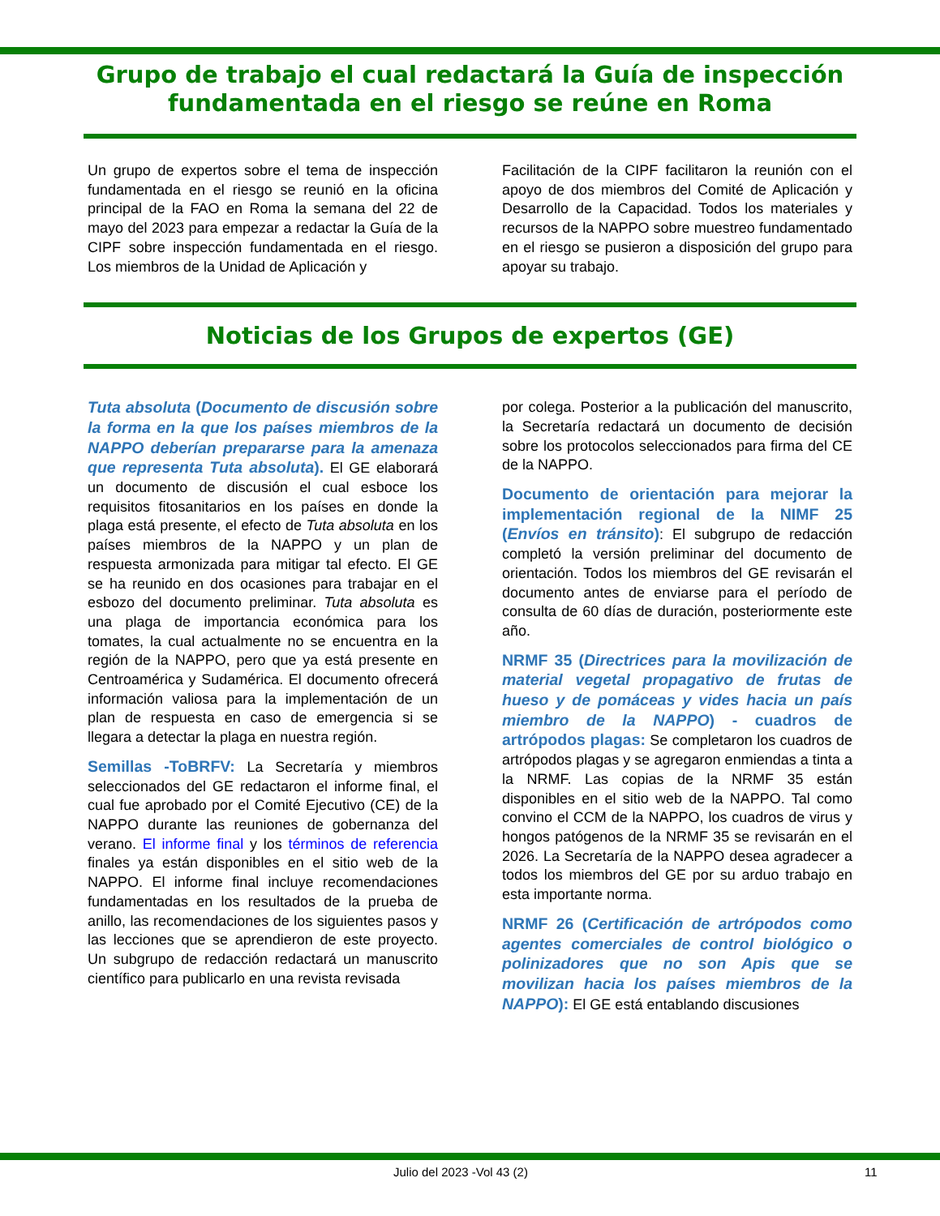Grupo de trabajo el cual redactará la Guía de inspección fundamentada en el riesgo se reúne en Roma
Un grupo de expertos sobre el tema de inspección fundamentada en el riesgo se reunió en la oficina principal de la FAO en Roma la semana del 22 de mayo del 2023 para empezar a redactar la Guía de la CIPF sobre inspección fundamentada en el riesgo. Los miembros de la Unidad de Aplicación y
Facilitación de la CIPF facilitaron la reunión con el apoyo de dos miembros del Comité de Aplicación y Desarrollo de la Capacidad. Todos los materiales y recursos de la NAPPO sobre muestreo fundamentado en el riesgo se pusieron a disposición del grupo para apoyar su trabajo.
Noticias de los Grupos de expertos (GE)
Tuta absoluta (Documento de discusión sobre la forma en la que los países miembros de la NAPPO deberían prepararse para la amenaza que representa Tuta absoluta). El GE elaborará un documento de discusión el cual esboce los requisitos fitosanitarios en los países en donde la plaga está presente, el efecto de Tuta absoluta en los países miembros de la NAPPO y un plan de respuesta armonizada para mitigar tal efecto. El GE se ha reunido en dos ocasiones para trabajar en el esbozo del documento preliminar. Tuta absoluta es una plaga de importancia económica para los tomates, la cual actualmente no se encuentra en la región de la NAPPO, pero que ya está presente en Centroamérica y Sudamérica. El documento ofrecerá información valiosa para la implementación de un plan de respuesta en caso de emergencia si se llegara a detectar la plaga en nuestra región.
Semillas -ToBRFV: La Secretaría y miembros seleccionados del GE redactaron el informe final, el cual fue aprobado por el Comité Ejecutivo (CE) de la NAPPO durante las reuniones de gobernanza del verano. El informe final y los términos de referencia finales ya están disponibles en el sitio web de la NAPPO. El informe final incluye recomendaciones fundamentadas en los resultados de la prueba de anillo, las recomendaciones de los siguientes pasos y las lecciones que se aprendieron de este proyecto. Un subgrupo de redacción redactará un manuscrito científico para publicarlo en una revista revisada
por colega. Posterior a la publicación del manuscrito, la Secretaría redactará un documento de decisión sobre los protocolos seleccionados para firma del CE de la NAPPO.
Documento de orientación para mejorar la implementación regional de la NIMF 25 (Envíos en tránsito): El subgrupo de redacción completó la versión preliminar del documento de orientación. Todos los miembros del GE revisarán el documento antes de enviarse para el período de consulta de 60 días de duración, posteriormente este año.
NRMF 35 (Directrices para la movilización de material vegetal propagativo de frutas de hueso y de pomáceas y vides hacia un país miembro de la NAPPO) - cuadros de artrópodos plagas: Se completaron los cuadros de artrópodos plagas y se agregaron enmiendas a tinta a la NRMF. Las copias de la NRMF 35 están disponibles en el sitio web de la NAPPO. Tal como convino el CCM de la NAPPO, los cuadros de virus y hongos patógenos de la NRMF 35 se revisarán en el 2026. La Secretaría de la NAPPO desea agradecer a todos los miembros del GE por su arduo trabajo en esta importante norma.
NRMF 26 (Certificación de artrópodos como agentes comerciales de control biológico o polinizadores que no son Apis que se movilizan hacia los países miembros de la NAPPO): El GE está entablando discusiones
Julio del 2023 -Vol 43 (2) 11